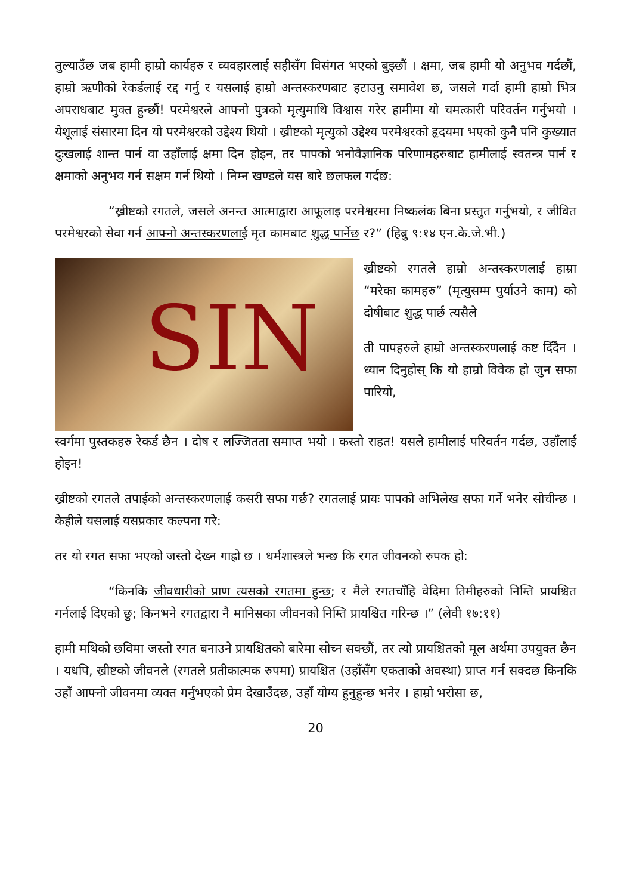तुल्याउँछ जब हामी हाम्रो कार्यहरु र व्यवहारलाई सहीसँग विसंगत भएको बुझ्छौं । क्षमा, जब हामी यो अनुभव गर्दछौं, हाम्रो ऋणीको रेकर्डलाई रद्द गर्नु र यसलाई हाम्रो अन्तस्करणबाट हटाउनु समावेश छ, जसले गर्दा हामी हाम्रो भित्र अपराधबाट मुक्त हुन्छौं! परमेश्वरले आफ्नो पुत्रको मृत्युमाथि विश्वास गरेर हामीमा यो चमत्कारी परिवर्तन गर्नुभयो । येशूलाई संसारमा दिन यो परमेश्वरको उद्देश्य थियो । ख्रीष्टको मृत्युको उद्देश्य परमेश्वरको हृदयमा भएको कुनै पनि कुख्यात दुःखलाई शान्त पार्न वा उहाँलाई क्षमा दिन होइन, तर पापको भनोवैज्ञानिक परिणामहरुबाट हामीलाई स्वतन्त्र पार्न र क्षमाको अनुभव गर्न सक्षम गर्न थियो । निम्न खण्डले यस बारे छलफल गर्दछ:
“ख्रीष्टको रगतले, जसले अनन्त आत्माद्वारा आफूलाइ परमेश्वरमा निष्कलंक बिना प्रस्तुत गर्नुभयो, र जीवित परमेश्वरको सेवा गर्न आफ्नो अन्तस्करणलाई मृत कामबाट शुद्ध पार्नेछ र?” (हिब्रु ९:१४ एन.के.जे.भी.)
SIN
ख्रीष्टको रगतले हाम्रो अन्तस्करणलाई हाम्रा “मरेका कामहरु” (मृत्युसम्म पुर्याउने काम) को दोषीबाट शुद्ध पार्छ त्यसैले
ती पापहरुले हाम्रो अन्तस्करणलाई कष्ट दिँदैन । ध्यान दिनुहोस् कि यो हाम्रो विवेक हो जुन सफा पारियो,
स्वर्गमा पुस्तकहरु रेकर्ड छैन । दोष र लज्जितता समाप्त भयो । कस्तो राहत! यसले हामीलाई परिवर्तन गर्दछ, उहाँलाई होइन!
ख्रीष्टको रगतले तपाईको अन्तस्करणलाई कसरी सफा गर्छ? रगतलाई प्रायः पापको अभिलेख सफा गर्ने भनेर सोचीन्छ । केहीले यसलाई यसप्रकार कल्पना गरे:
तर यो रगत सफा भएको जस्तो देख्न गाह्रो छ । धर्मशास्त्रले भन्छ कि रगत जीवनको रुपक हो:
“किनकि जीवधारीको प्राण त्यसको रगतमा हुन्छ; र मैले रगतचाँहि वेदिमा तिमीहरुको निम्ति प्रायश्चित गर्नलाई दिएको छु; किनभने रगतद्वारा नै मानिसका जीवनको निम्ति प्रायश्चित गरिन्छ ।” (लेवी १७:११)
हामी मथिको छविमा जस्तो रगत बनाउने प्रायश्चितको बारेमा सोच्न सक्छौं, तर त्यो प्रायश्चितको मूल अर्थमा उपयुक्त छैन । यधपि, ख्रीष्टको जीवनले (रगतले प्रतीकात्मक रुपमा) प्रायश्चित (उहाँसँग एकताको अवस्था) प्राप्त गर्न सक्दछ किनकि उहाँ आफ्नो जीवनमा व्यक्त गर्नुभएको प्रेम देखाउँदछ, उहाँ योग्य हुनुहुन्छ भनेर । हाम्रो भरोसा छ,
20